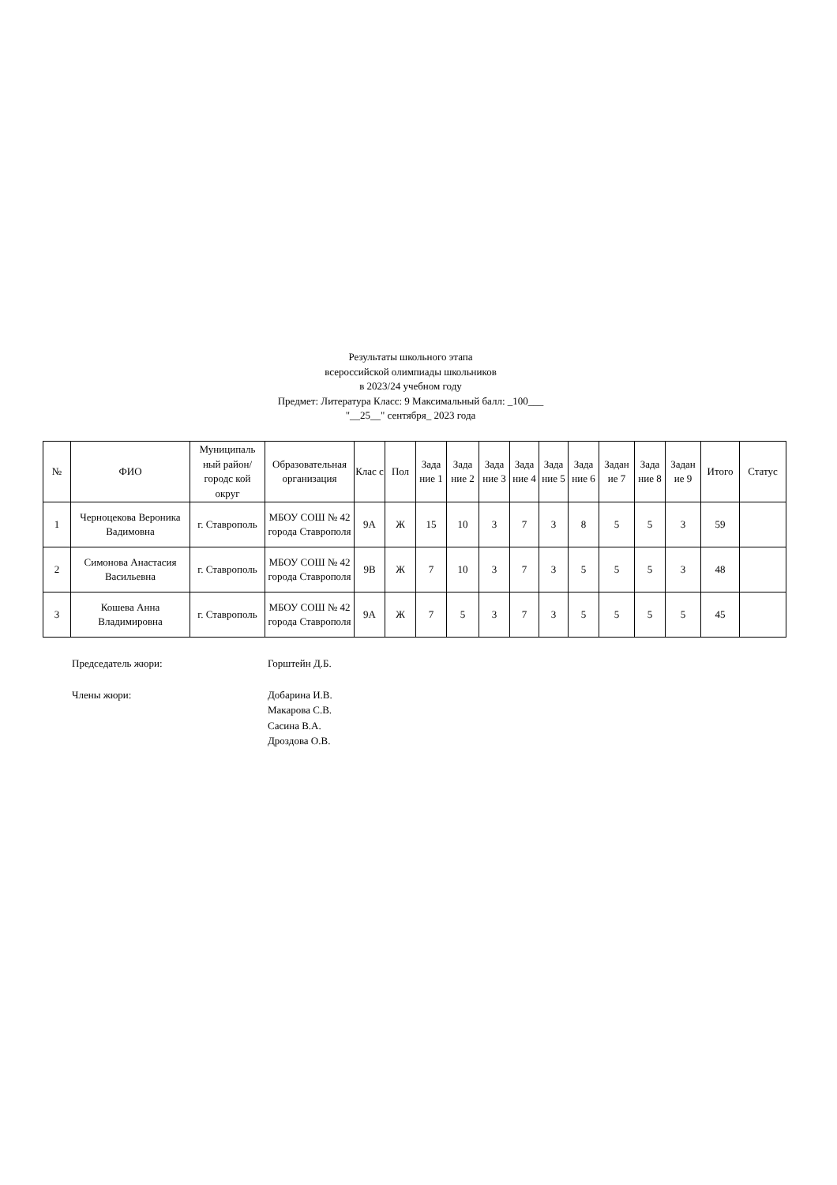Результаты школьного этапа
всероссийской олимпиады школьников
в 2023/24 учебном году
Предмет: Литература Класс: 9 Максимальный балл: _100___
"__25__" сентября_ 2023 года
| № | ФИО | Муниципаль ный район/городс кой округ | Образовательная организация | Клас с | Пол | Зада ние 1 | Зада ние 2 | Зада ние 3 | Зада ние 4 | Зада ние 5 | Зада ние 6 | Задан ие 7 | Зада ние 8 | Задан ие 9 | Итого | Статус |
| --- | --- | --- | --- | --- | --- | --- | --- | --- | --- | --- | --- | --- | --- | --- | --- | --- |
| 1 | Черноцекова Вероника Вадимовна | г. Ставрополь | МБОУ СОШ № 42 города Ставрополя | 9А | Ж | 15 | 10 | 3 | 7 | 3 | 8 | 5 | 5 | 3 | 59 | |
| 2 | Симонова Анастасия Васильевна | г. Ставрополь | МБОУ СОШ № 42 города Ставрополя | 9В | Ж | 7 | 10 | 3 | 7 | 3 | 5 | 5 | 5 | 3 | 48 | |
| 3 | Кошева Анна Владимировна | г. Ставрополь | МБОУ СОШ № 42 города Ставрополя | 9А | Ж | 7 | 5 | 3 | 7 | 3 | 5 | 5 | 5 | 5 | 45 | |
Председатель жюри: Горштейн Д.Б.
Члены жюри: Добарина И.В.
Макарова С.В.
Сасина В.А.
Дроздова О.В.